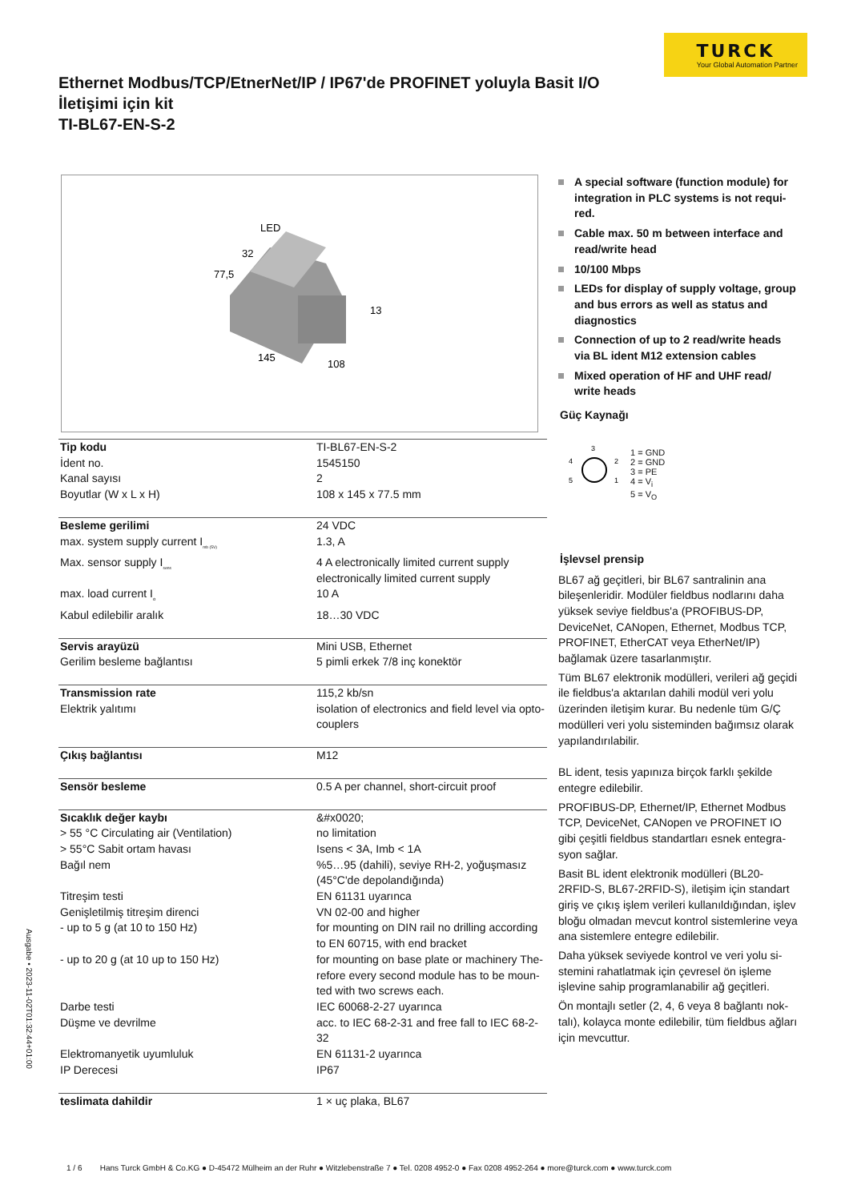TURCK
Your Global Automation Partner
Ethernet Modbus/TCP/EtnerNet/IP / IP67'de PROFINET yoluyla Basit I/O İletişimi için kit
TI-BL67-EN-S-2
Ausgabe • 2023-11-02T01:32:44+01:00
LED
32
77,5
13
145
108
| Tip kodu | TI-BL67-EN-S-2 |
| İdent no. | 1545150 |
| Kanal sayısı | 2 |
| Boyutlar (W x L x H) | 108 x 145 x 77.5 mm |
| Besleme gerilimi | 24 VDC |
| max. system supply current I<sub>mb (5V)</sub> | 1.3, A |
| Max. sensor supply I<sub>sens</sub> | 4 A electronically limited current supply electronically limited current supply |
| max. load current I<sub>o</sub> | 10 A |
| Kabul edilebilir aralık | 18…30 VDC |
| Servis arayüzü | Mini USB, Ethernet |
| Gerilim besleme bağlantısı | 5 pimli erkek 7/8 inç konektör |
| Transmission rate | 115,2 kb/sn |
| Elektrik yalıtımı | isolation of electronics and field level via opto­couplers |
| Çıkış bağlantısı | M12 |
| Sensör besleme | 0.5 A per channel, short-circuit proof |
| Sıcaklık değer kaybı | &#x0020; |
| > 55 °C Circulating air (Ventilation) | no limitation |
| > 55°C Sabit ortam havası | Isens < 3A, Imb < 1A |
| Bağıl nem | %5…95 (dahili), seviye RH-2, yoğuşmasız (45°C'de depolandığında) |
| Titreşim testi | EN 61131 uyarınca |
| Genişletilmiş titreşim direnci | VN 02-00 and higher |
| - up to 5 g (at 10 to 150 Hz) | for mounting on DIN rail no drilling according to EN 60715, with end bracket |
| - up to 20 g (at 10 up to 150 Hz) | for mounting on base plate or machinery The­refore every second module has to be moun­ted with two screws each. |
| Darbe testi | IEC 60068-2-27 uyarınca |
| Düşme ve devrilme | acc. to IEC 68-2-31 and free fall to IEC 68-2-32 |
| Elektromanyetik uyumluluk | EN 61131-2 uyarınca |
| IP Derecesi | IP67 |
| teslimata dahildir | 1 × uç plaka, BL67 |
A special software (function module) for integration in PLC systems is not requi­red.
Cable max. 50 m between interface and read/write head
10/100 Mbps
LEDs for display of supply voltage, group and bus errors as well as status and diagnostics
Connection of up to 2 read/write heads via BL ident M12 extension cables
Mixed operation of HF and UHF read/ write heads
Güç Kaynağı
3
4
2
5
1
1 = GND
2 = GND
3 = PE
4 = V<sub>i</sub>
5 = V<sub>O</sub>
İşlevsel prensip
BL67 ağ geçitleri, bir BL67 santralinin ana bileşenleridir. Modüler fieldbus nodlarını da­ha yüksek seviye fieldbus'a (PROFIBUS-DP, DeviceNet, CANopen, Ethernet, Modbus TCP, PROFINET, EtherCAT veya EtherNet/IP) bağlamak üzere tasarlanmıştır.
Tüm BL67 elektronik modülleri, verileri ağ geçidi ile fieldbus'a aktarılan dahili modül veri yolu üzerinden iletişim kurar. Bu nedenle tüm G/Ç modülleri veri yolu sisteminden bağımsız olarak yapılandırılabilir.
BL ident, tesis yapınıza birçok farklı şekilde entegre edilebilir.
PROFIBUS-DP, Ethernet/IP, Ethernet Modbus TCP, DeviceNet, CANopen ve PROFINET IO gibi çeşitli fieldbus standartları esnek entegra­syon sağlar.
Basit BL ident elektronik modülleri (BL20-2RFID-S, BL67-2RFID-S), iletişim için standart giriş ve çıkış işlem verileri kullanıldığından, işlev bloğu olmadan mevcut kontrol sistemlerine veya ana sistemlere en­tegre edilebilir.
Daha yüksek seviyede kontrol ve veri yolu si­stemini rahatlatmak için çevresel ön işleme işlevine sahip programlanabilir ağ geçitleri.
Ön montajlı setler (2, 4, 6 veya 8 bağlantı nok­talı), kolayca monte edilebilir, tüm fieldbus ağları için mevcuttur.
1 / 6 Hans Turck GmbH & Co.KG ● D-45472 Mülheim an der Ruhr ● Witzlebenstraße 7 ● Tel. 0208 4952-0 ● Fax 0208 4952-264 ● more@turck.com ● www.turck.com